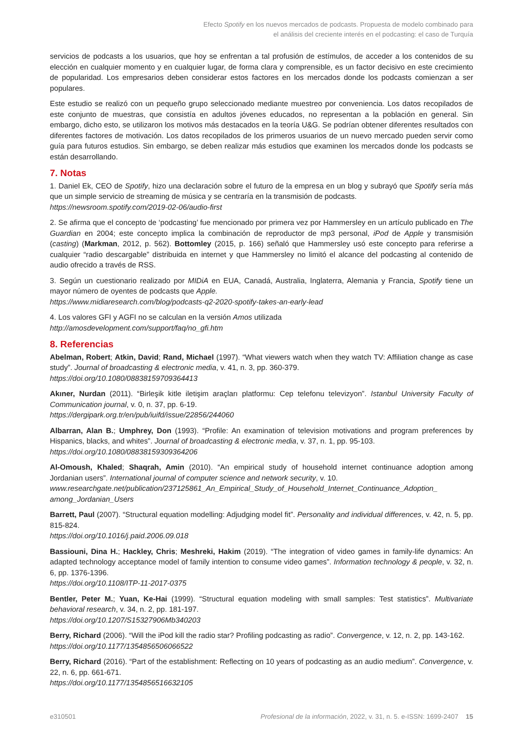Efecto Spotify en los nuevos mercados de podcasts. Propuesta de modelo combinado para
el análisis del creciente interés en el podcasting: el caso de Turquía
servicios de podcasts a los usuarios, que hoy se enfrentan a tal profusión de estímulos, de acceder a los contenidos de su elección en cualquier momento y en cualquier lugar, de forma clara y comprensible, es un factor decisivo en este crecimiento de popularidad. Los empresarios deben considerar estos factores en los mercados donde los podcasts comienzan a ser populares.
Este estudio se realizó con un pequeño grupo seleccionado mediante muestreo por conveniencia. Los datos recopilados de este conjunto de muestras, que consistía en adultos jóvenes educados, no representan a la población en general. Sin embargo, dicho esto, se utilizaron los motivos más destacados en la teoría U&G. Se podrían obtener diferentes resultados con diferentes factores de motivación. Los datos recopilados de los primeros usuarios de un nuevo mercado pueden servir como guía para futuros estudios. Sin embargo, se deben realizar más estudios que examinen los mercados donde los podcasts se están desarrollando.
7. Notas
1. Daniel Ek, CEO de Spotify, hizo una declaración sobre el futuro de la empresa en un blog y subrayó que Spotify sería más que un simple servicio de streaming de música y se centraría en la transmisión de podcasts.
https://newsroom.spotify.com/2019-02-06/audio-first
2. Se afirma que el concepto de ‘podcasting’ fue mencionado por primera vez por Hammersley en un artículo publicado en The Guardian en 2004; este concepto implica la combinación de reproductor de mp3 personal, iPod de Apple y transmisión (casting) (Markman, 2012, p. 562). Bottomley (2015, p. 166) señaló que Hammersley usó este concepto para referirse a cualquier “radio descargable” distribuida en internet y que Hammersley no limitó el alcance del podcasting al contenido de audio ofrecido a través de RSS.
3. Según un cuestionario realizado por MIDiA en EUA, Canadá, Australia, Inglaterra, Alemania y Francia, Spotify tiene un mayor número de oyentes de podcasts que Apple.
https://www.midiaresearch.com/blog/podcasts-q2-2020-spotify-takes-an-early-lead
4. Los valores GFI y AGFI no se calculan en la versión Amos utilizada
http://amosdevelopment.com/support/faq/no_gfi.htm
8. Referencias
Abelman, Robert; Atkin, David; Rand, Michael (1997). “What viewers watch when they watch TV: Affiliation change as case study”. Journal of broadcasting & electronic media, v. 41, n. 3, pp. 360-379.
https://doi.org/10.1080/08838159709364413
Akıner, Nurdan (2011). “Birleşik kitle iletişim araçları platformu: Cep telefonu televizyon”. Istanbul University Faculty of Communication journal, v. 0, n. 37, pp. 6-19.
https://dergipark.org.tr/en/pub/iuifd/issue/22856/244060
Albarran, Alan B.; Umphrey, Don (1993). “Profile: An examination of television motivations and program preferences by Hispanics, blacks, and whites”. Journal of broadcasting & electronic media, v. 37, n. 1, pp. 95-103.
https://doi.org/10.1080/08838159309364206
Al-Omoush, Khaled; Shaqrah, Amin (2010). “An empirical study of household internet continuance adoption among Jordanian users”. International journal of computer science and network security, v. 10.
www.researchgate.net/publication/237125861_An_Empirical_Study_of_Household_Internet_Continuance_Adoption_ among_Jordanian_Users
Barrett, Paul (2007). “Structural equation modelling: Adjudging model fit”. Personality and individual differences, v. 42, n. 5, pp. 815-824.
https://doi.org/10.1016/j.paid.2006.09.018
Bassiouni, Dina H.; Hackley, Chris; Meshreki, Hakim (2019). “The integration of video games in family-life dynamics: An adapted technology acceptance model of family intention to consume video games”. Information technology & people, v. 32, n. 6, pp. 1376-1396.
https://doi.org/10.1108/ITP-11-2017-0375
Bentler, Peter M.; Yuan, Ke-Hai (1999). “Structural equation modeling with small samples: Test statistics”. Multivariate behavioral research, v. 34, n. 2, pp. 181-197.
https://doi.org/10.1207/S15327906Mb340203
Berry, Richard (2006). “Will the iPod kill the radio star? Profiling podcasting as radio”. Convergence, v. 12, n. 2, pp. 143-162.
https://doi.org/10.1177/1354856506066522
Berry, Richard (2016). “Part of the establishment: Reflecting on 10 years of podcasting as an audio medium”. Convergence, v. 22, n. 6, pp. 661-671.
https://doi.org/10.1177/1354856516632105
e310501 Profesional de la información, 2022, v. 31, n. 5. e-ISSN: 1699-2407 15